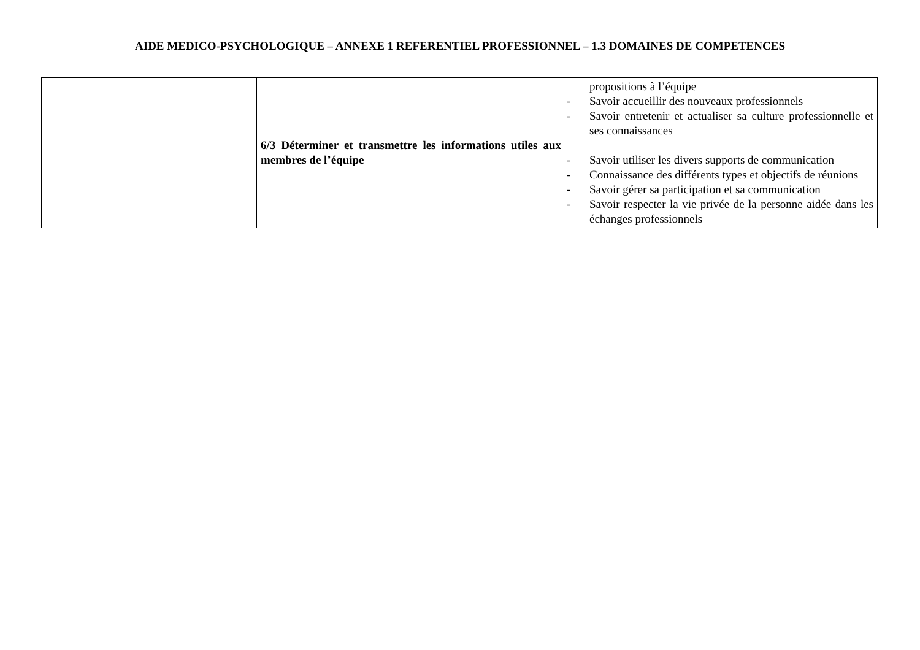AIDE MEDICO-PSYCHOLOGIQUE – ANNEXE 1 REFERENTIEL PROFESSIONNEL – 1.3 DOMAINES DE COMPETENCES
| | 6/3 Déterminer et transmettre les informations utiles aux membres de l’équipe | propositions à l’équipe - Savoir accueillir des nouveaux professionnels - Savoir entretenir et actualiser sa culture professionnelle et ses connaissances - Savoir utiliser les divers supports de communication - Connaissance des différents types et objectifs de réunions - Savoir gérer sa participation et sa communication - Savoir respecter la vie privée de la personne aidée dans les échanges professionnels |